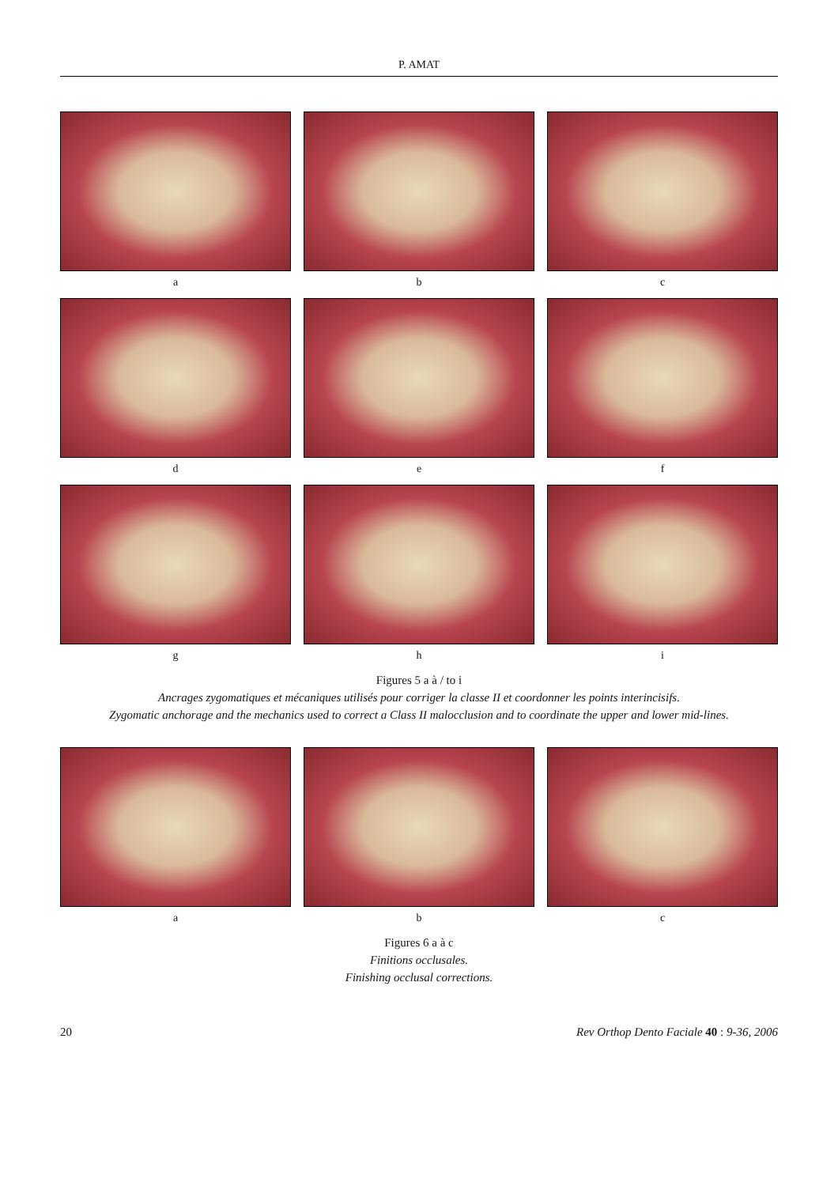P. AMAT
a
b
c
d
e
f
g
h
i
Figures 5 a à / to i
Ancrages zygomatiques et mécaniques utilisés pour corriger la classe II et coordonner les points interincisifs.
Zygomatic anchorage and the mechanics used to correct a Class II malocclusion and to coordinate the upper and lower mid-lines.
a
b
c
Figures 6 a à c
Finitions occlusales.
Finishing occlusal corrections.
20 Rev Orthop Dento Faciale 40 : 9-36, 2006